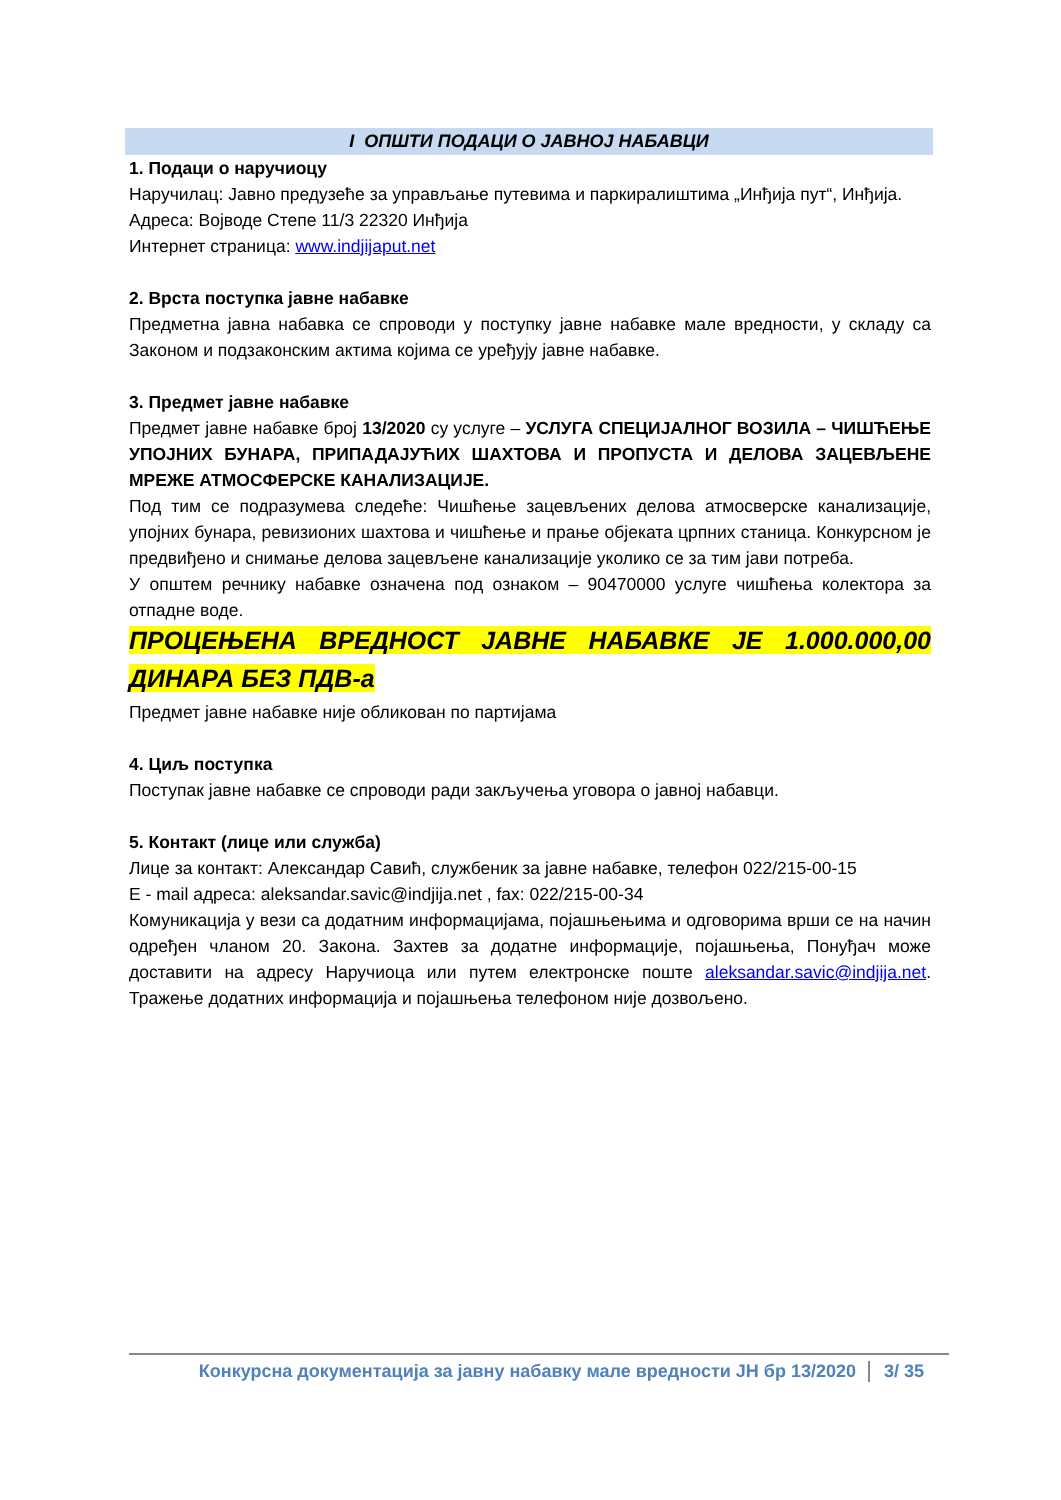I ОПШТИ ПОДАЦИ О ЈАВНОЈ НАБАВЦИ
1. Подаци о наручиоцу
Наручилац: Јавно предузеће за управљање путевима и паркиралиштима „Инђија пут“, Инђија.
Адреса: Војводе Степе 11/3 22320 Инђија
Интернет страница: www.indjijaput.net
2. Врста поступка јавне набавке
Предметна јавна набавка се спроводи у поступку јавне набавке мале вредности, у складу са Законом и подзаконским актима којима се уређују јавне набавке.
3. Предмет јавне набавке
Предмет јавне набавке број 13/2020 су услуге – УСЛУГА СПЕЦИЈАЛНОГ ВОЗИЛА – ЧИШЋЕЊЕ УПОЈНИХ БУНАРА, ПРИПАДАЈУЋИХ ШАХТОВА И ПРОПУСТА И ДЕЛОВА ЗАЦЕВЉЕНЕ МРЕЖЕ АТМОСФЕРСКЕ КАНАЛИЗАЦИЈЕ.
Под тим се подразумева следеће: Чишћење зацевљених делова атмосверске канализације, упојних бунара, ревизионих шахтова и чишћење и прање објеката црпних станица. Конкурсном је предвиђено и снимање делова зацевљене канализације уколико се за тим јави потреба.
У општем речнику набавке означена под ознаком – 90470000 услуге чишћења колектора за отпадне воде.
ПРОЦЕЊЕНА ВРЕДНОСТ ЈАВНЕ НАБАВКЕ ЈЕ 1.000.000,00 ДИНАРА БЕЗ ПДВ-а
Предмет јавне набавке није обликован по партијама
4. Циљ поступка
Поступак јавне набавке се спроводи ради закључења уговора о јавној набавци.
5. Контакт (лице или служба)
Лице за контакт: Александар Савић, службеник за јавне набавке, телефон 022/215-00-15
E - mail адреса: aleksandar.savic@indjija.net , fax: 022/215-00-34
Комуникација у вези са додатним информацијама, појашњењима и одговорима врши се на начин одређен чланом 20. Закона. Захтев за додатне информације, појашњења, Понуђач може доставити на адресу Наручиоца или путем електронске поште aleksandar.savic@indjija.net. Тражење додатних информација и појашњења телефоном није дозвољено.
Конкурсна документација за јавну набавку мале вредности ЈН бр 13/2020 3/ 35